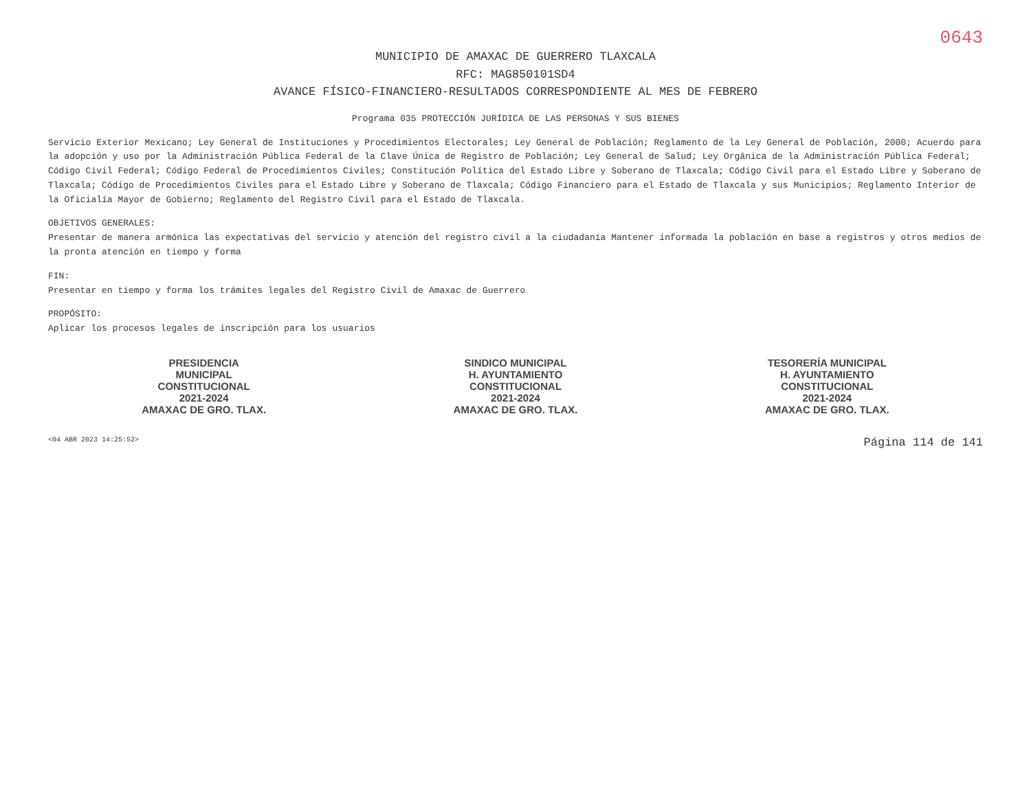0643
MUNICIPIO DE AMAXAC DE GUERRERO TLAXCALA
RFC: MAG850101SD4
AVANCE FÍSICO-FINANCIERO-RESULTADOS CORRESPONDIENTE AL MES DE FEBRERO
Programa 035 PROTECCIÓN JURÍDICA DE LAS PERSONAS Y SUS BIENES
Servicio Exterior Mexicano; Ley General de Instituciones y Procedimientos Electorales; Ley General de Población; Reglamento de la Ley General de Población, 2000; Acuerdo para la adopción y uso por la Administración Pública Federal de la Clave Única de Registro de Población; Ley General de Salud; Ley Orgánica de la Administración Pública Federal; Código Civil Federal; Código Federal de Procedimientos Civiles; Constitución Política del Estado Libre y Soberano de Tlaxcala; Código Civil para el Estado Libre y Soberano de Tlaxcala; Código de Procedimientos Civiles para el Estado Libre y Soberano de Tlaxcala; Código Financiero para el Estado de Tlaxcala y sus Municipios; Reglamento Interior de la Oficialía Mayor de Gobierno; Reglamento del Registro Civil para el Estado de Tlaxcala.
OBJETIVOS GENERALES:
Presentar de manera armónica las expectativas del servicio y atención del registro civil a la ciudadanía Mantener informada la población en base a registros y otros medios de la pronta atención en tiempo y forma
FIN:
Presentar en tiempo y forma los trámites legales del Registro Civil de Amaxac de Guerrero
PROPÓSITO:
Aplicar los procesos legales de inscripción para los usuarios
PRESIDENCIA
MUNICIPAL
CONSTITUCIONAL
2021-2024
AMAXAC DE GRO. TLAX.
SINDICO MUNICIPAL
H. AYUNTAMIENTO
CONSTITUCIONAL
2021-2024
AMAXAC DE GRO. TLAX.
TESORERÍA MUNICIPAL
H. AYUNTAMIENTO
CONSTITUCIONAL
2021-2024
AMAXAC DE GRO. TLAX.
<04 ABR 2023 14:25:52> Página 114 de 141